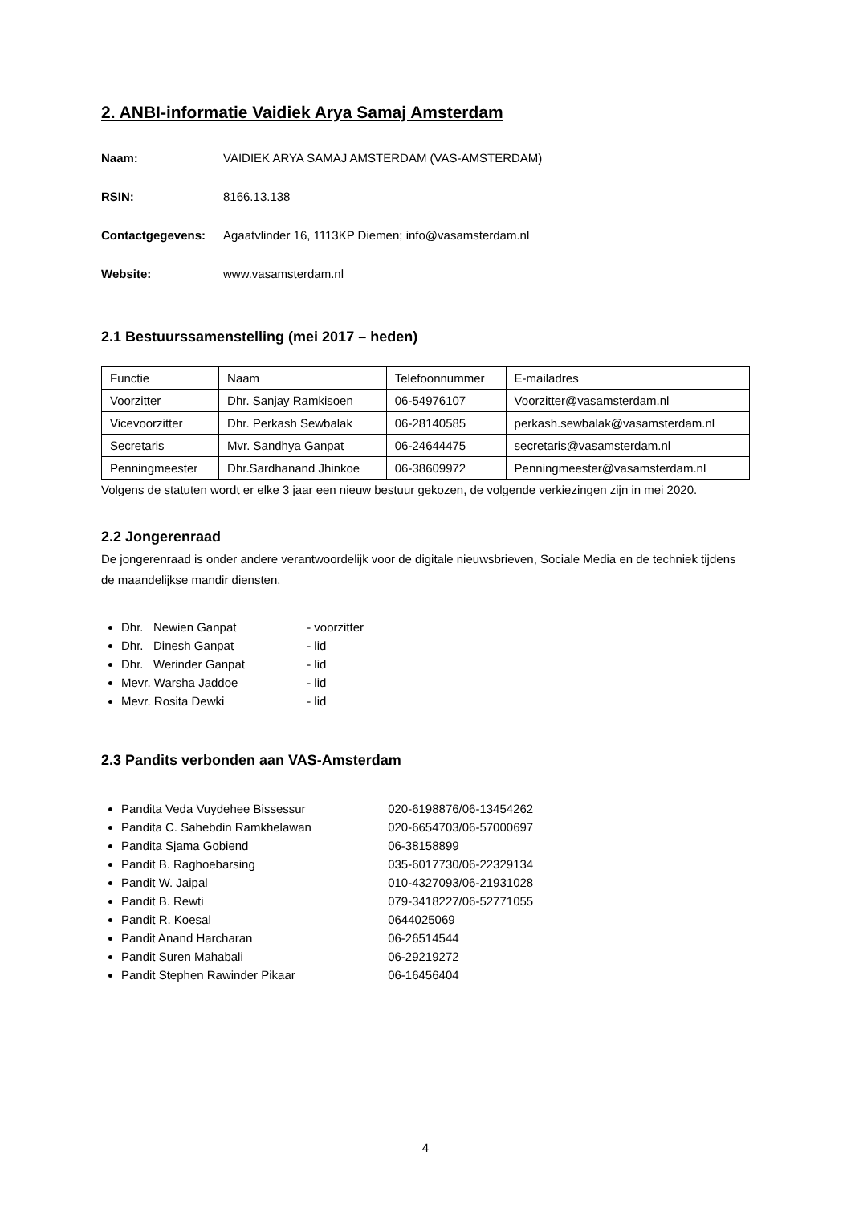2. ANBI-informatie Vaidiek Arya Samaj Amsterdam
Naam: VAIDIEK ARYA SAMAJ AMSTERDAM (VAS-AMSTERDAM)
RSIN: 8166.13.138
Contactgegevens: Agaatvlinder 16, 1113KP Diemen; info@vasamsterdam.nl
Website: www.vasamsterdam.nl
2.1 Bestuurssamenstelling (mei 2017 – heden)
| Functie | Naam | Telefoonnummer | E-mailadres |
| Voorzitter | Dhr. Sanjay Ramkisoen | 06-54976107 | Voorzitter@vasamsterdam.nl |
| Vicevoorzitter | Dhr. Perkash Sewbalak | 06-28140585 | perkash.sewbalak@vasamsterdam.nl |
| Secretaris | Mvr. Sandhya Ganpat | 06-24644475 | secretaris@vasamsterdam.nl |
| Penningmeester | Dhr.Sardhanand Jhinkoe | 06-38609972 | Penningmeester@vasamsterdam.nl |
Volgens de statuten wordt er elke 3 jaar een nieuw bestuur gekozen, de volgende verkiezingen zijn in mei 2020.
2.2 Jongerenraad
De jongerenraad is onder andere verantwoordelijk voor de digitale nieuwsbrieven, Sociale Media en de techniek tijdens de maandelijkse mandir diensten.
Dhr. Newien Ganpat - voorzitter
Dhr. Dinesh Ganpat - lid
Dhr. Werinder Ganpat - lid
Mevr. Warsha Jaddoe - lid
Mevr. Rosita Dewki - lid
2.3 Pandits verbonden aan VAS-Amsterdam
Pandita Veda Vuydehee Bissessur 020-6198876/06-13454262
Pandita C. Sahebdin Ramkhelawan 020-6654703/06-57000697
Pandita Sjama Gobiend 06-38158899
Pandit B. Raghoebarsing 035-6017730/06-22329134
Pandit W. Jaipal 010-4327093/06-21931028
Pandit B. Rewti 079-3418227/06-52771055
Pandit R. Koesal 0644025069
Pandit Anand Harcharan 06-26514544
Pandit Suren Mahabali 06-29219272
Pandit Stephen Rawinder Pikaar 06-16456404
4